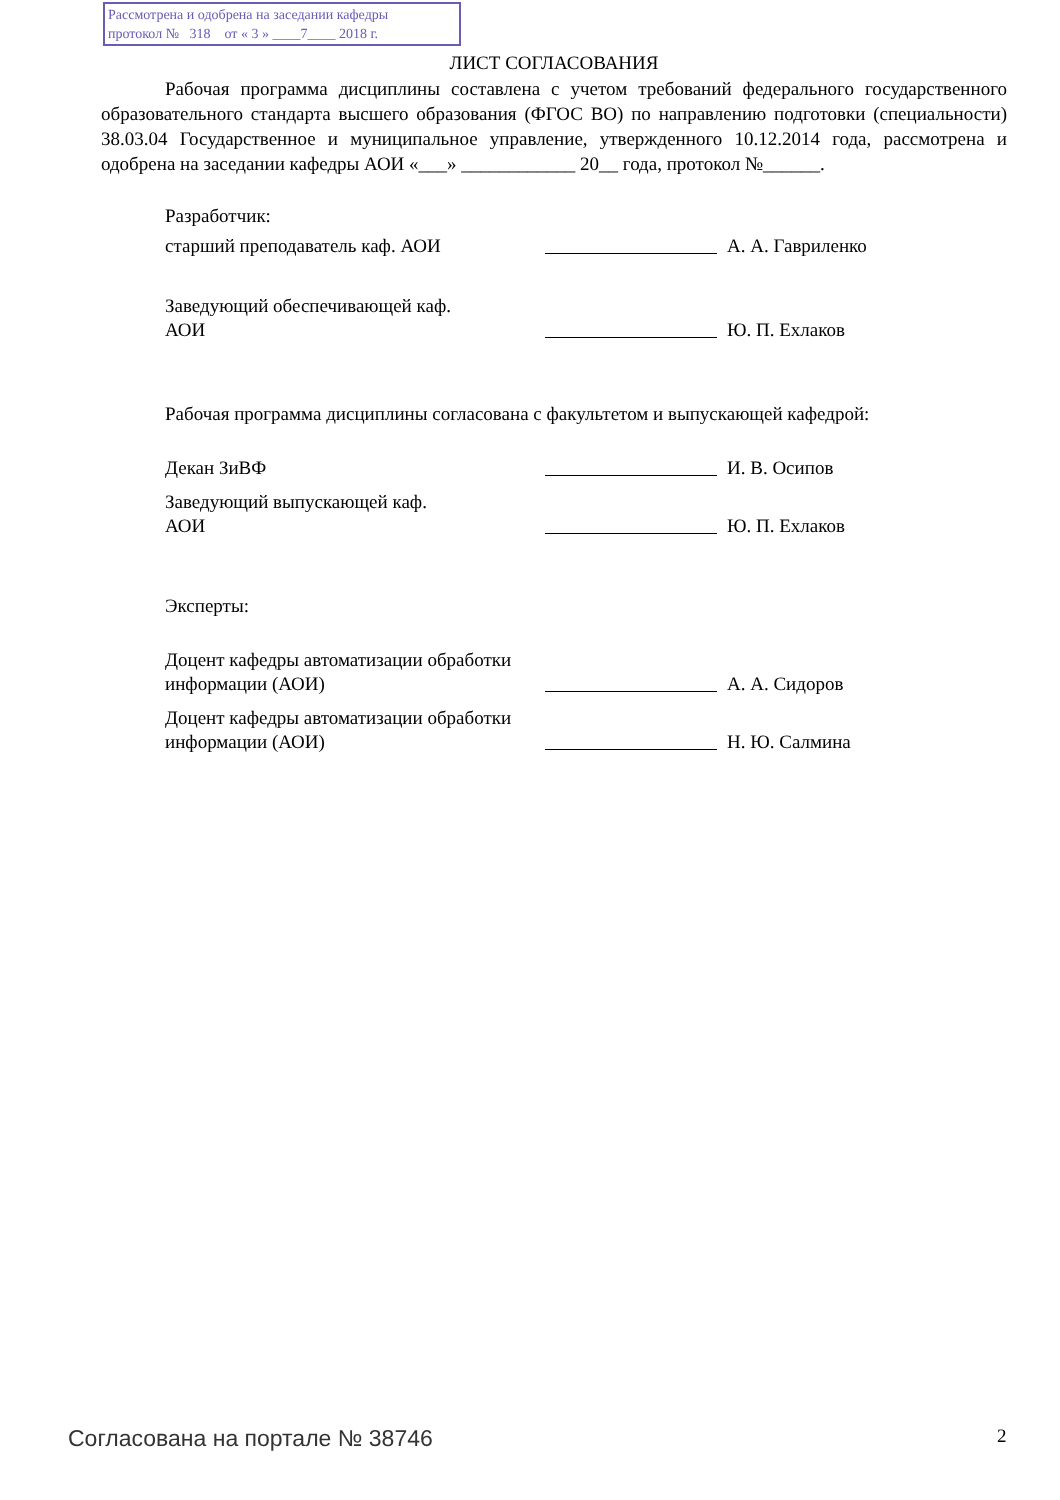Рассмотрена и одобрена на заседании кафедры
протокол № 318 от « 3 » ____7____ 2018 г.
ЛИСТ СОГЛАСОВАНИЯ
Рабочая программа дисциплины составлена с учетом требований федерального государственного образовательного стандарта высшего образования (ФГОС ВО) по направлению подготовки (специальности) 38.03.04 Государственное и муниципальное управление, утвержденного 10.12.2014 года, рассмотрена и одобрена на заседании кафедры АОИ «___» ____________ 20__ года, протокол №______.
Разработчик:
старший преподаватель каф. АОИ А. А. Гавриленко
Заведующий обеспечивающей каф.
АОИ
Ю. П. Ехлаков
Рабочая программа дисциплины согласована с факультетом и выпускающей кафедрой:
Декан ЗиВФ И. В. Осипов
Заведующий выпускающей каф.
АОИ
Ю. П. Ехлаков
Эксперты:
Доцент кафедры автоматизации обработки информации (АОИ)
А. А. Сидоров
Доцент кафедры автоматизации обработки информации (АОИ)
Н. Ю. Салмина
Согласована на портале № 38746 2